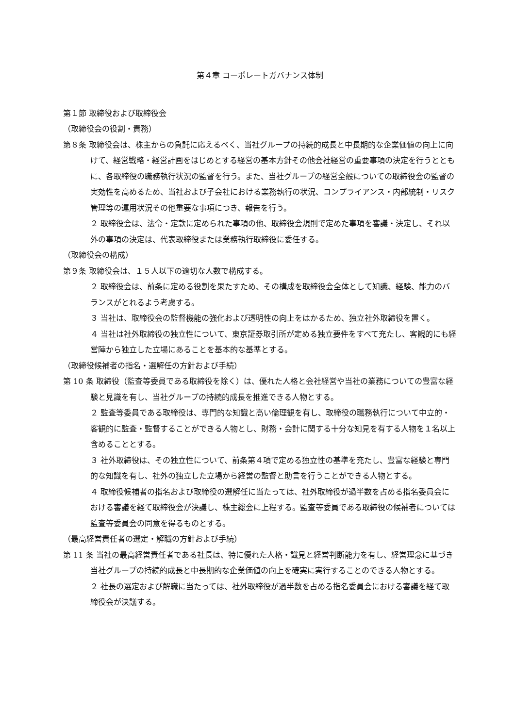第４章 コーポレートガバナンス体制
第１節 取締役および取締役会
（取締役会の役割・責務）
第８条 取締役会は、株主からの負託に応えるべく、当社グループの持続的成長と中長期的な企業価値の向上に向けて、経営戦略・経営計画をはじめとする経営の基本方針その他会社経営の重要事項の決定を行うとともに、各取締役の職務執行状況の監督を行う。また、当社グループの経営全般についての取締役会の監督の実効性を高めるため、当社および子会社における業務執行の状況、コンプライアンス・内部統制・リスク管理等の運用状況その他重要な事項につき、報告を行う。
２ 取締役会は、法令・定款に定められた事項の他、取締役会規則で定めた事項を審議・決定し、それ以外の事項の決定は、代表取締役または業務執行取締役に委任する。
（取締役会の構成）
第９条 取締役会は、１５人以下の適切な人数で構成する。
２ 取締役会は、前条に定める役割を果たすため、その構成を取締役会全体として知識、経験、能力のバランスがとれるよう考慮する。
３ 当社は、取締役会の監督機能の強化および透明性の向上をはかるため、独立社外取締役を置く。
４ 当社は社外取締役の独立性について、東京証券取引所が定める独立要件をすべて充たし、客観的にも経営陣から独立した立場にあることを基本的な基準とする。
（取締役候補者の指名・選解任の方針および手続）
第 10 条 取締役（監査等委員である取締役を除く）は、優れた人格と会社経営や当社の業務についての豊富な経験と見識を有し、当社グループの持続的成長を推進できる人物とする。
２ 監査等委員である取締役は、専門的な知識と高い倫理観を有し、取締役の職務執行について中立的・客観的に監査・監督することができる人物とし、財務・会計に関する十分な知見を有する人物を１名以上含めることとする。
３ 社外取締役は、その独立性について、前条第４項で定める独立性の基準を充たし、豊富な経験と専門的な知識を有し、社外の独立した立場から経営の監督と助言を行うことができる人物とする。
４ 取締役候補者の指名および取締役の選解任に当たっては、社外取締役が過半数を占める指名委員会における審議を経て取締役会が決議し、株主総会に上程する。監査等委員である取締役の候補者については監査等委員会の同意を得るものとする。
（最高経営責任者の選定・解職の方針および手続）
第 11 条 当社の最高経営責任者である社長は、特に優れた人格・識見と経営判断能力を有し、経営理念に基づき当社グループの持続的成長と中長期的な企業価値の向上を確実に実行することのできる人物とする。
２ 社長の選定および解職に当たっては、社外取締役が過半数を占める指名委員会における審議を経て取締役会が決議する。